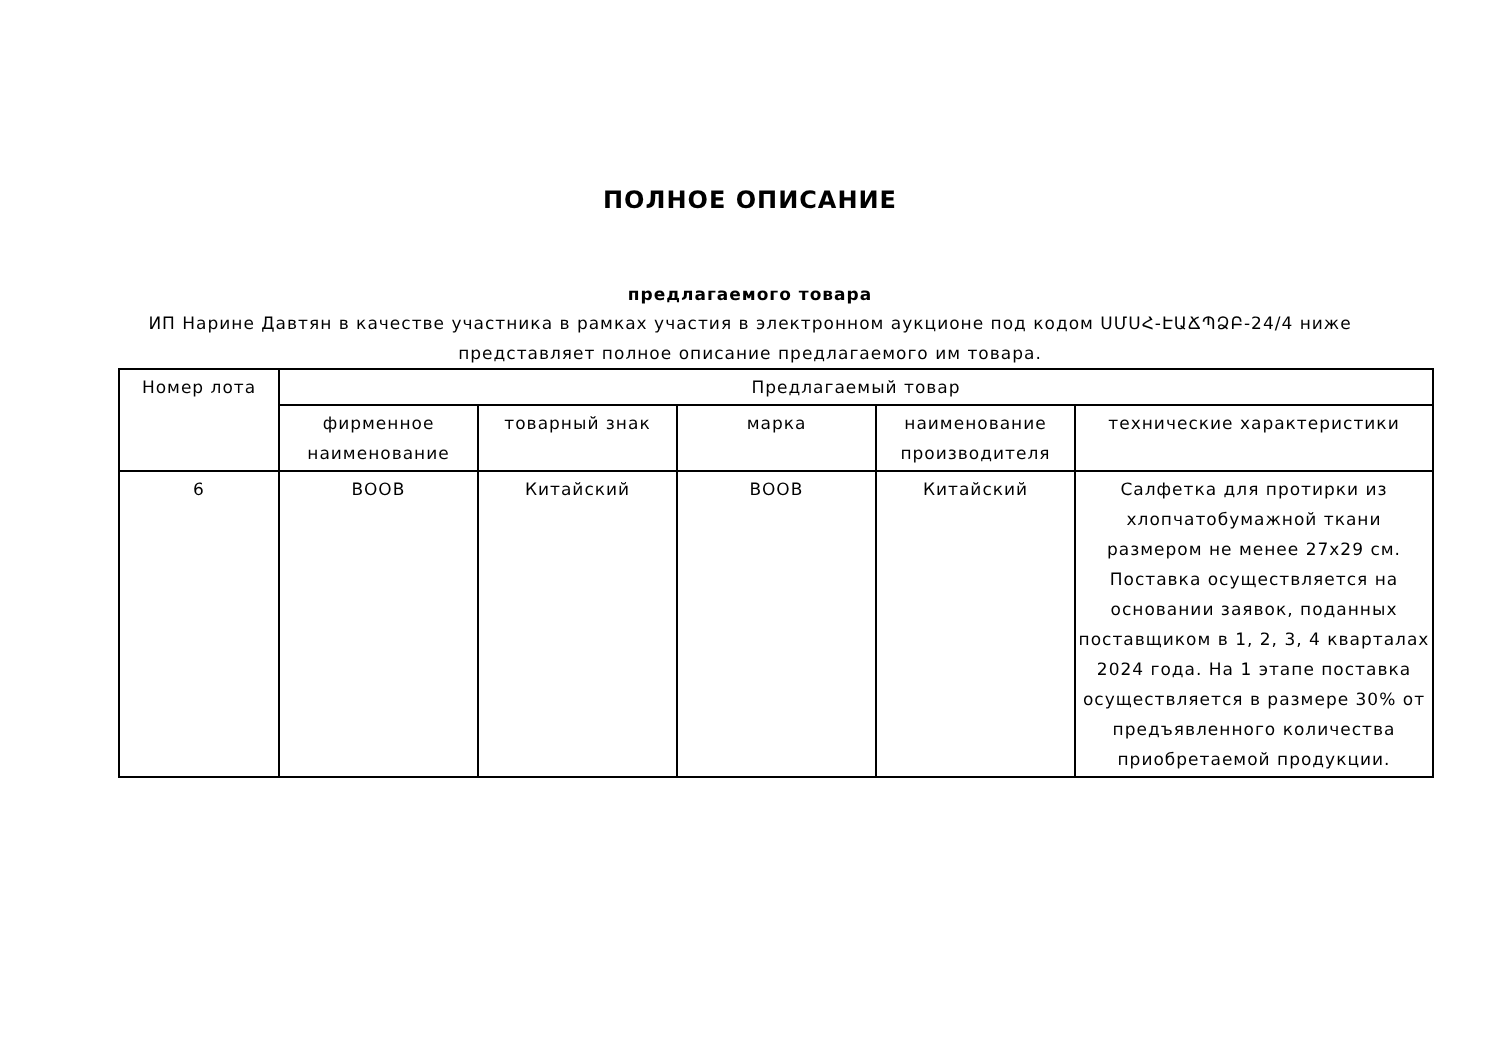ПОЛНОЕ ОПИСАНИЕ
предлагаемого товара
ИП Нарине Давтян в качестве участника в рамках участия в электронном аукционе под кодом ՍՄՍՀ-ԷԱՃՊՁԲ-24/4 ниже
представляет полное описание предлагаемого им товара.
| Номер лота | Предлагаемый товар | | | | |
| --- | --- | --- | --- | --- | --- |
| | фирменное наименование | товарный знак | марка | наименование производителя | технические характеристики |
| 6 | BOOB | Китайский | BOOB | Китайский | Салфетка для протирки из хлопчатобумажной ткани размером не менее 27x29 см. Поставка осуществляется на основании заявок, поданных поставщиком в 1, 2, 3, 4 кварталах 2024 года. На 1 этапе поставка осуществляется в размере 30% от предъявленного количества приобретаемой продукции. |